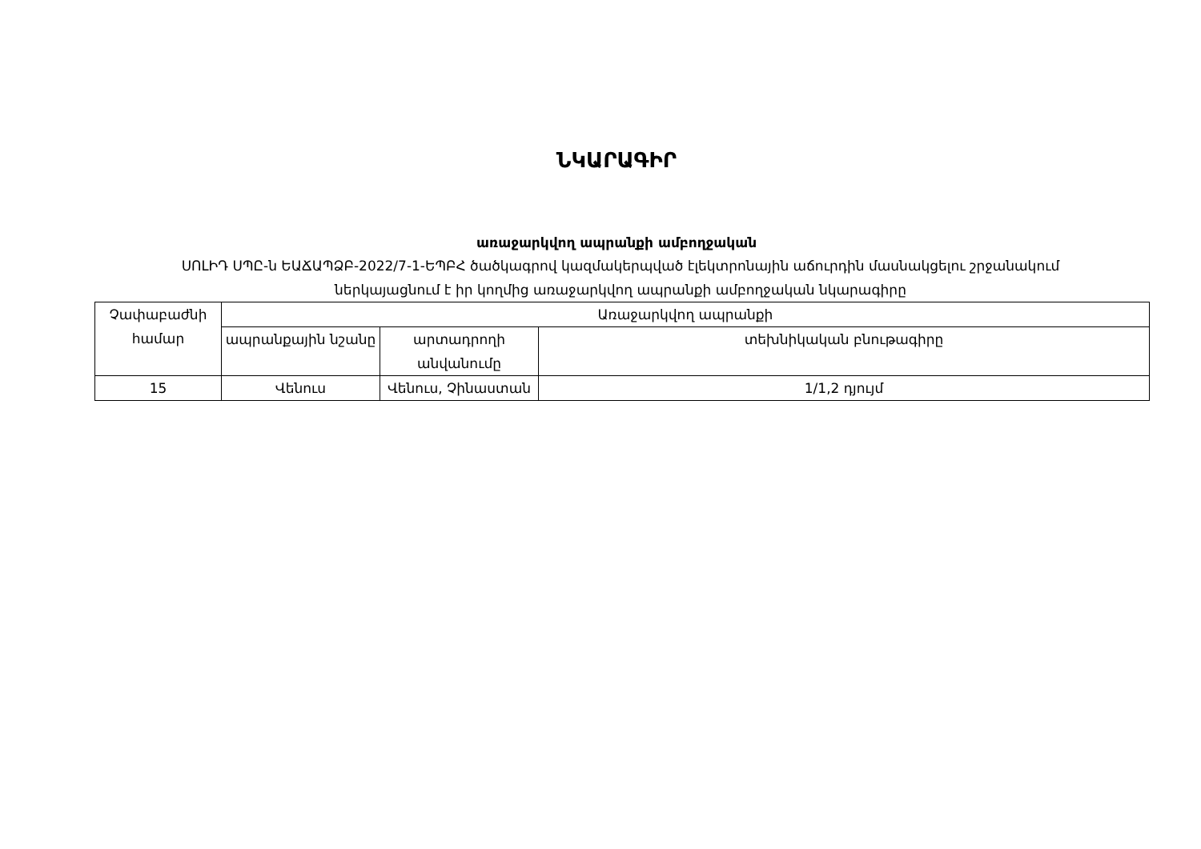ՆԿԱՐԱԳԻՐ
առաջարկվող ապրանքի ամբողջական
ՍՈԼԻԴ ՍՊԸ-ն ԵԱՃԱՊՁԲ-2022/7-1-ԵՊԲՀ ծածկագրով կազմակերպված էլեկտրոնային աճուրդին մասնակցելու շրջանակում ներկայացնում է իր կողմից առաջարկվող ապրանքի ամբողջական նկարագիրը
| Չափաբաժնի համար | Առաջարկվող ապրանքի | | |
| --- | --- | --- | --- |
| | ապրանքային նշանը | արտադրողի անվանումը | տեխնիկական բնութագիրը |
| 15 | Վենուս | Վենուս, Չինաստան | 1/1,2 դյույմ |